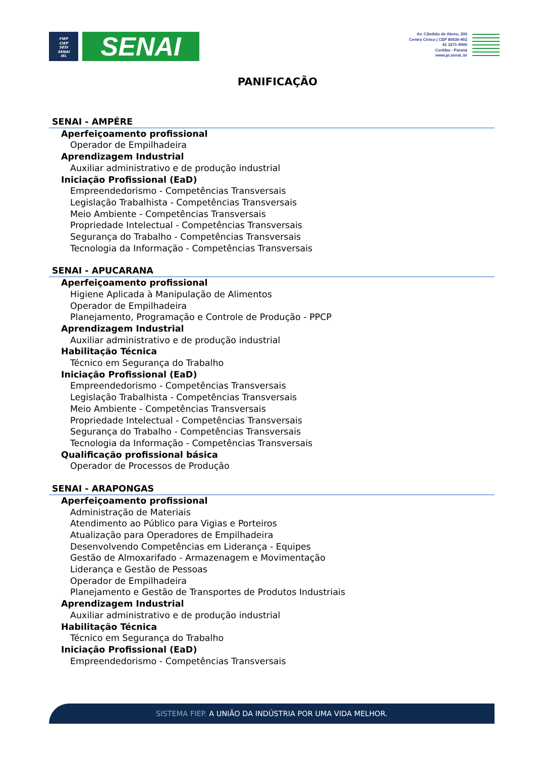FIEP
CIEP
SESI
SENAI
IEL
SENAI
Av. Cândido de Abreu, 200
Centro Cívico | CEP 80530-902
41 3271-9000
Curitiba - Paraná
www.pr.senai..br
PANIFICAÇÃO
SENAI - AMPÉRE
Aperfeiçoamento profissional
Operador de Empilhadeira
Aprendizagem Industrial
Auxiliar administrativo e de produção industrial
Iniciação Profissional (EaD)
Empreendedorismo - Competências Transversais
Legislação Trabalhista - Competências Transversais
Meio Ambiente - Competências Transversais
Propriedade Intelectual - Competências Transversais
Segurança do Trabalho - Competências Transversais
Tecnologia da Informação - Competências Transversais
SENAI - APUCARANA
Aperfeiçoamento profissional
Higiene Aplicada à Manipulação de Alimentos
Operador de Empilhadeira
Planejamento, Programação e Controle de Produção - PPCP
Aprendizagem Industrial
Auxiliar administrativo e de produção industrial
Habilitação Técnica
Técnico em Segurança do Trabalho
Iniciação Profissional (EaD)
Empreendedorismo - Competências Transversais
Legislação Trabalhista - Competências Transversais
Meio Ambiente - Competências Transversais
Propriedade Intelectual - Competências Transversais
Segurança do Trabalho - Competências Transversais
Tecnologia da Informação - Competências Transversais
Qualificação profissional básica
Operador de Processos de Produção
SENAI - ARAPONGAS
Aperfeiçoamento profissional
Administração de Materiais
Atendimento ao Público para Vigias e Porteiros
Atualização para Operadores de Empilhadeira
Desenvolvendo Competências em Liderança - Equipes
Gestão de Almoxarifado - Armazenagem e Movimentação
Liderança e Gestão de Pessoas
Operador de Empilhadeira
Planejamento e Gestão de Transportes de Produtos Industriais
Aprendizagem Industrial
Auxiliar administrativo e de produção industrial
Habilitação Técnica
Técnico em Segurança do Trabalho
Iniciação Profissional (EaD)
Empreendedorismo - Competências Transversais
SISTEMA FIEP. A UNIÃO DA INDÚSTRIA POR UMA VIDA MELHOR.